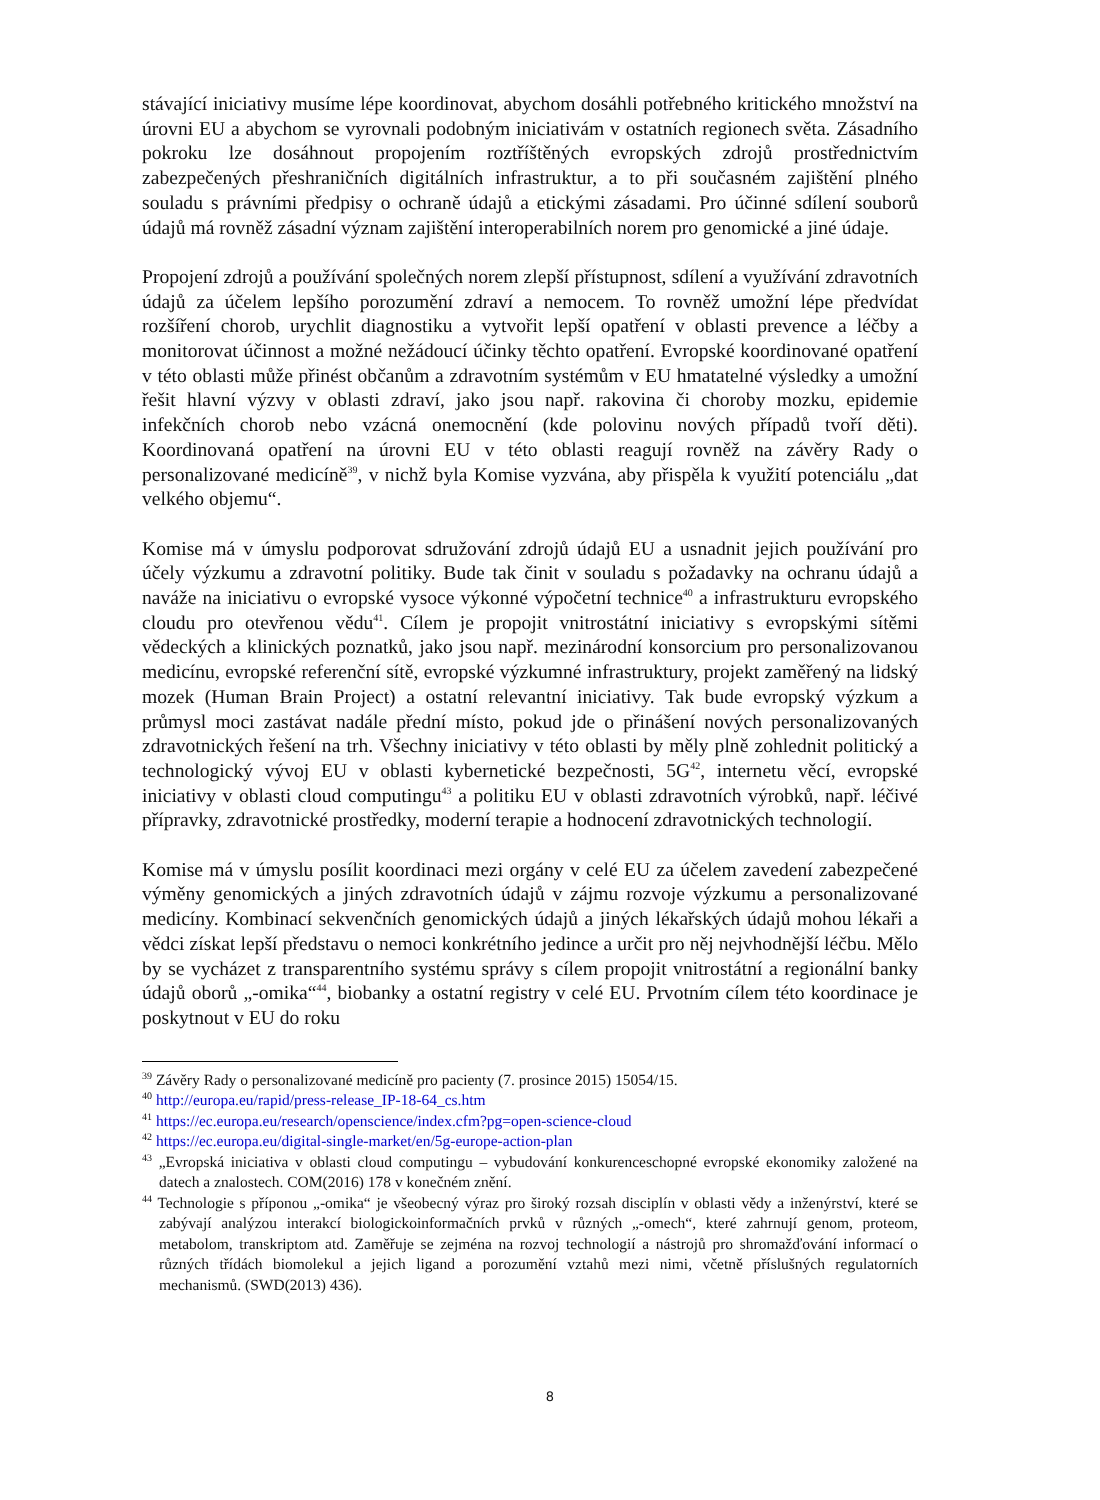stávající iniciativy musíme lépe koordinovat, abychom dosáhli potřebného kritického množství na úrovni EU a abychom se vyrovnali podobným iniciativám v ostatních regionech světa. Zásadního pokroku lze dosáhnout propojením roztříštěných evropských zdrojů prostřednictvím zabezpečených přeshraničních digitálních infrastruktur, a to při současném zajištění plného souladu s právními předpisy o ochraně údajů a etickými zásadami. Pro účinné sdílení souborů údajů má rovněž zásadní význam zajištění interoperabilních norem pro genomické a jiné údaje.
Propojení zdrojů a používání společných norem zlepší přístupnost, sdílení a využívání zdravotních údajů za účelem lepšího porozumění zdraví a nemocem. To rovněž umožní lépe předvídat rozšíření chorob, urychlit diagnostiku a vytvořit lepší opatření v oblasti prevence a léčby a monitorovat účinnost a možné nežádoucí účinky těchto opatření. Evropské koordinované opatření v této oblasti může přinést občanům a zdravotním systémům v EU hmatatelné výsledky a umožní řešit hlavní výzvy v oblasti zdraví, jako jsou např. rakovina či choroby mozku, epidemie infekčních chorob nebo vzácná onemocnění (kde polovinu nových případů tvoří děti). Koordinovaná opatření na úrovni EU v této oblasti reagují rovněž na závěry Rady o personalizované medicíně<sup>39</sup>, v nichž byla Komise vyzvána, aby přispěla k využití potenciálu „dat velkého objemu“.
Komise má v úmyslu podporovat sdružování zdrojů údajů EU a usnadnit jejich používání pro účely výzkumu a zdravotní politiky. Bude tak činit v souladu s požadavky na ochranu údajů a naváže na iniciativu o evropské vysoce výkonné výpočetní technice<sup>40</sup> a infrastrukturu evropského cloudu pro otevřenou vědu<sup>41</sup>. Cílem je propojit vnitrostátní iniciativy s evropskými sítěmi vědeckých a klinických poznatků, jako jsou např. mezinárodní konsorcium pro personalizovanou medicínu, evropské referenční sítě, evropské výzkumné infrastruktury, projekt zaměřený na lidský mozek (Human Brain Project) a ostatní relevantní iniciativy. Tak bude evropský výzkum a průmysl moci zastávat nadále přední místo, pokud jde o přinášení nových personalizovaných zdravotnických řešení na trh. Všechny iniciativy v této oblasti by měly plně zohlednit politický a technologický vývoj EU v oblasti kybernetické bezpečnosti, 5G<sup>42</sup>, internetu věcí, evropské iniciativy v oblasti cloud computingu<sup>43</sup> a politiku EU v oblasti zdravotních výrobků, např. léčivé přípravky, zdravotnické prostředky, moderní terapie a hodnocení zdravotnických technologií.
Komise má v úmyslu posílit koordinaci mezi orgány v celé EU za účelem zavedení zabezpečené výměny genomických a jiných zdravotních údajů v zájmu rozvoje výzkumu a personalizované medicíny. Kombinací sekvenčních genomických údajů a jiných lékařských údajů mohou lékaři a vědci získat lepší představu o nemoci konkrétního jedince a určit pro něj nejvhodnější léčbu. Mělo by se vycházet z transparentního systému správy s cílem propojit vnitrostátní a regionální banky údajů oborů „-omika“<sup>44</sup>, biobanky a ostatní registry v celé EU. Prvotním cílem této koordinace je poskytnout v EU do roku
<sup>39</sup> Závěry Rady o personalizované medicíně pro pacienty (7. prosince 2015) 15054/15.
<sup>40</sup> http://europa.eu/rapid/press-release_IP-18-64_cs.htm
<sup>41</sup> https://ec.europa.eu/research/openscience/index.cfm?pg=open-science-cloud
<sup>42</sup> https://ec.europa.eu/digital-single-market/en/5g-europe-action-plan
<sup>43</sup> „Evropská iniciativa v oblasti cloud computingu – vybudování konkurenceschopné evropské ekonomiky založené na datech a znalostech. COM(2016) 178 v konečném znění.
<sup>44</sup> Technologie s příponou „-omika“ je všeobecný výraz pro široký rozsah disciplín v oblasti vědy a inženýrství, které se zabývají analýzou interakcí biologickoinformačních prvků v různých „-omech“, které zahrnují genom, proteom, metabolom, transkriptom atd. Zaměřuje se zejména na rozvoj technologií a nástrojů pro shromažďování informací o různých třídách biomolekul a jejich ligand a porozumění vztahů mezi nimi, včetně příslušných regulatorních mechanismů. (SWD(2013) 436).
8